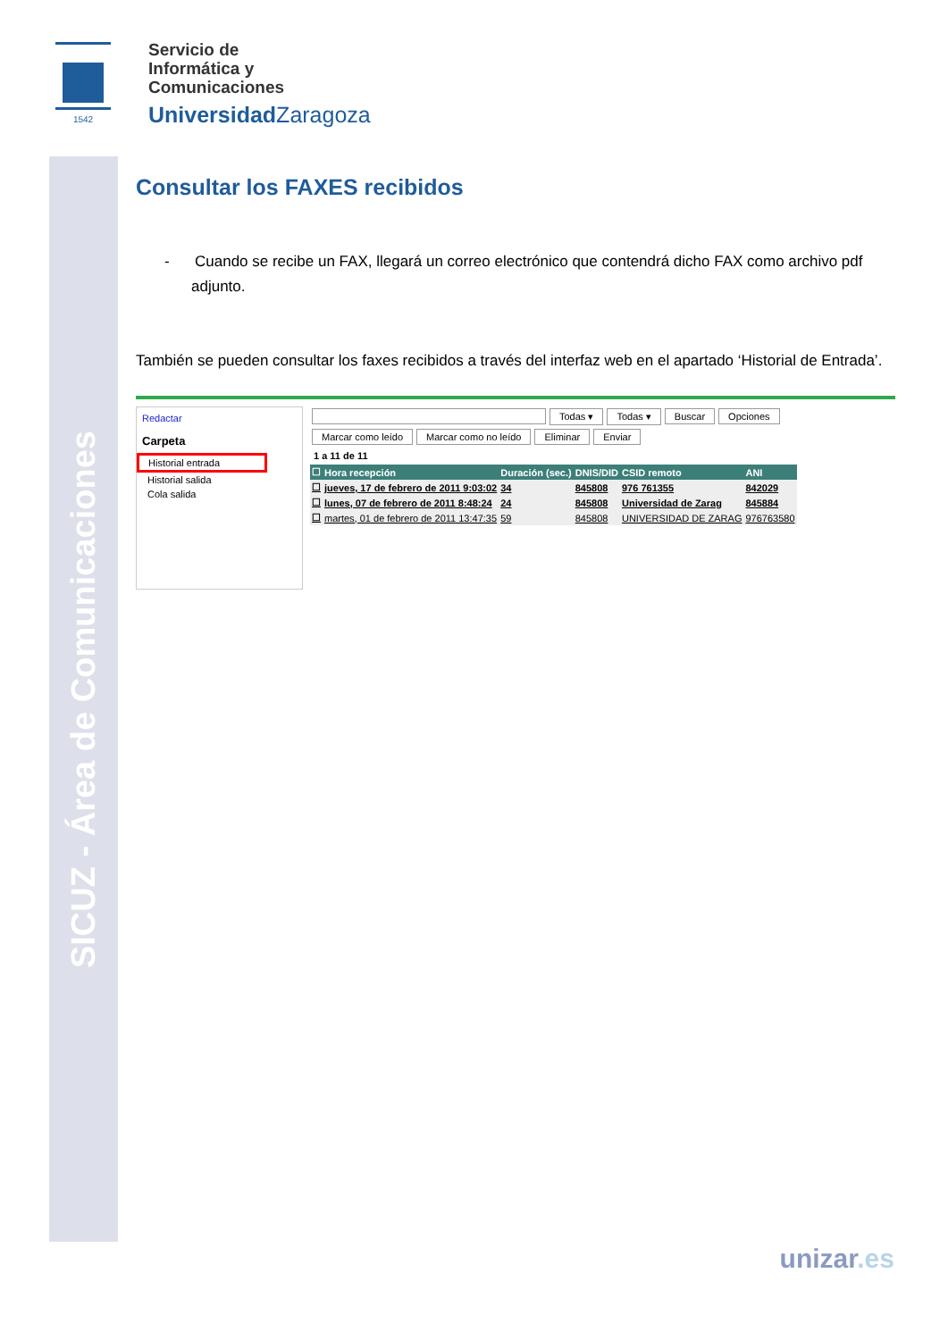SICUZ - Área de Comunicaciones
1542
Servicio de
Informática y
Comunicaciones
Universidad Zaragoza
Consultar los FAXES recibidos
- Cuando se recibe un FAX, llegará un correo electrónico que contendrá dicho FAX como archivo pdf adjunto.
También se pueden consultar los faxes recibidos a través del interfaz web en el apartado ‘Historial de Entrada’.
Redactar
Carpeta
Historial entrada
Historial salida
Cola salida
Todas ▾ Todas ▾ Buscar Opciones
Marcar como leído Marcar como no leído Eliminar Enviar
1 a 11 de 11
| ☐ | Hora recepción | Duración (sec.) | DNIS/DID | CSID remoto | ANI |
| --- | --- | --- | --- | --- | --- |
| ☐ | jueves, 17 de febrero de 2011 9:03:02 | 34 | 845808 | 976 761355 | 842029 |
| ☐ | lunes, 07 de febrero de 2011 8:48:24 | 24 | 845808 | Universidad de Zarag | 845884 |
| ☐ | martes, 01 de febrero de 2011 13:47:35 | 59 | 845808 | UNIVERSIDAD DE ZARAG | 976763580 |
unizar.es